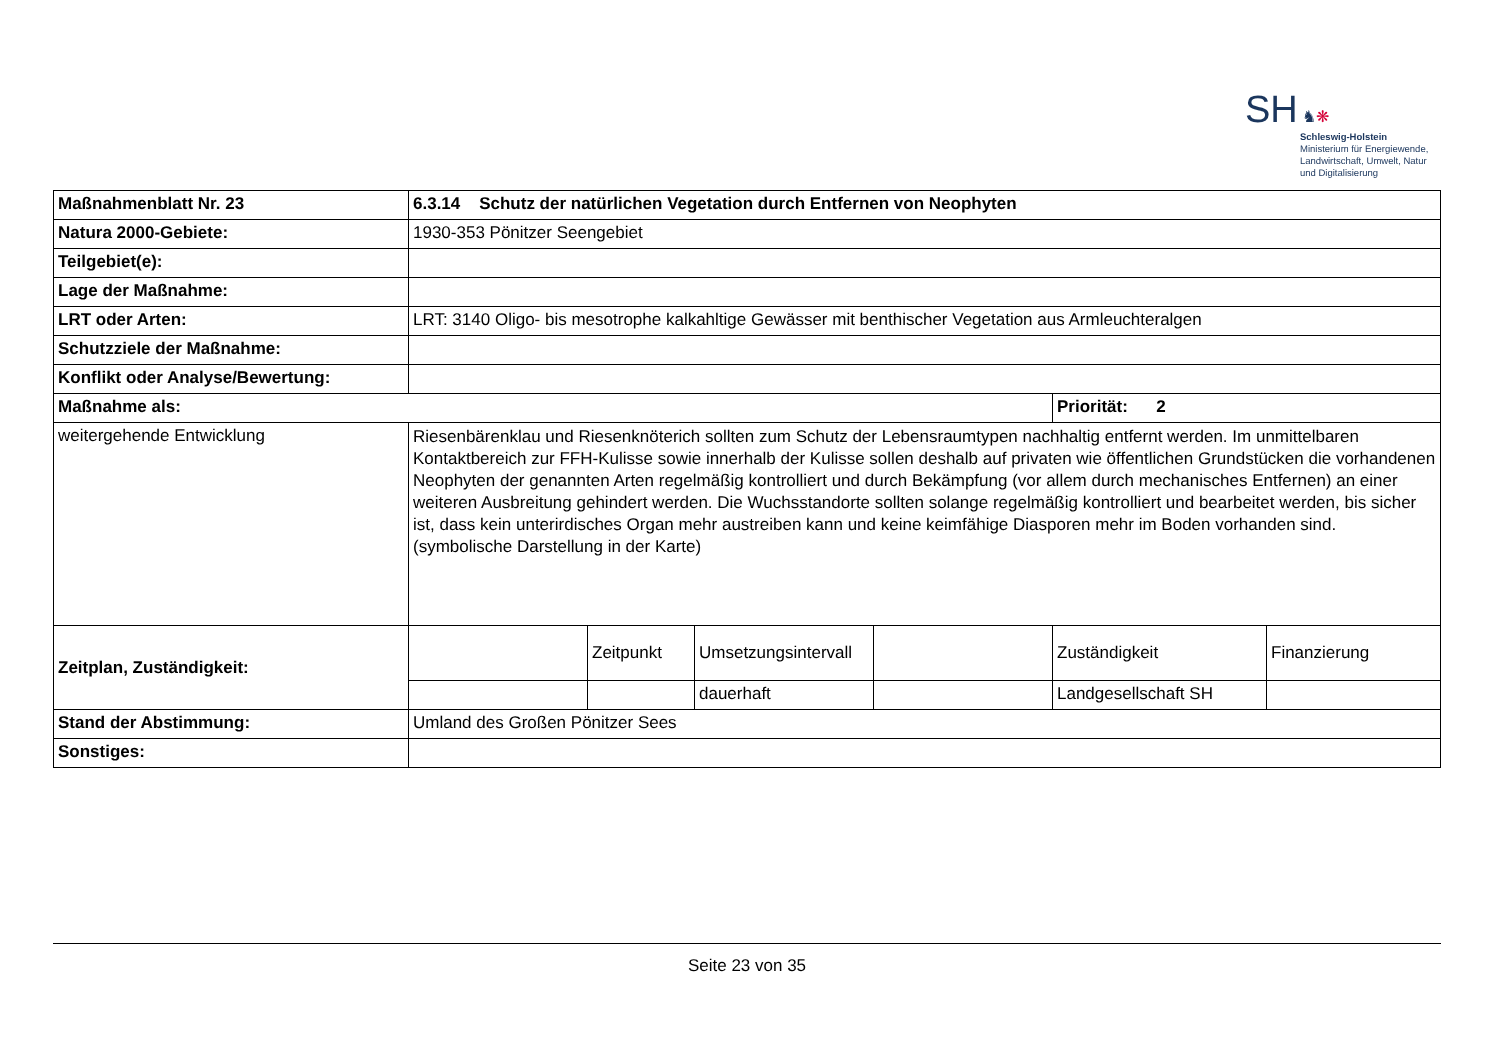SH ♞❋
Schleswig-Holstein
Ministerium für Energiewende,
Landwirtschaft, Umwelt, Natur
und Digitalisierung
| Maßnahmenblatt Nr. 23 | 6.3.14 Schutz der natürlichen Vegetation durch Entfernen von Neophyten | | | | | |
| Natura 2000-Gebiete: | 1930-353 Pönitzer Seengebiet | | | | | |
| Teilgebiet(e): | | | | | | |
| Lage der Maßnahme: | | | | | | |
| LRT oder Arten: | LRT: 3140 Oligo- bis mesotrophe kalkahltige Gewässer mit benthischer Vegetation aus Armleuchteralgen | | | | | |
| Schutzziele der Maßnahme: | | | | | | |
| Konflikt oder Analyse/Bewertung: | | | | | | |
| Maßnahme als: | | | | | Priorität: 2 | |
| weitergehende Entwicklung | Riesenbärenklau und Riesenknöterich sollten zum Schutz der Lebensraumtypen nachhaltig entfernt werden. Im unmittelbaren Kontaktbereich zur FFH-Kulisse sowie innerhalb der Kulisse sollen deshalb auf privaten wie öffentlichen Grundstücken die vorhandenen Neophyten der genannten Arten regelmäßig kontrolliert und durch Bekämpfung (vor allem durch mechanisches Entfernen) an einer weiteren Ausbreitung gehindert werden. Die Wuchsstandorte sollten solange regelmäßig kontrolliert und bearbeitet werden, bis sicher ist, dass kein unterirdisches Organ mehr austreiben kann und keine keimfähige Diasporen mehr im Boden vorhanden sind. (symbolische Darstellung in der Karte) | | | | | |
| Zeitplan, Zuständigkeit: | | Zeitpunkt | Umsetzungsintervall | | Zuständigkeit | Finanzierung |
| | | | dauerhaft | | Landgesellschaft SH | |
| Stand der Abstimmung: | Umland des Großen Pönitzer Sees | | | | | |
| Sonstiges: | | | | | | |
Seite 23 von 35